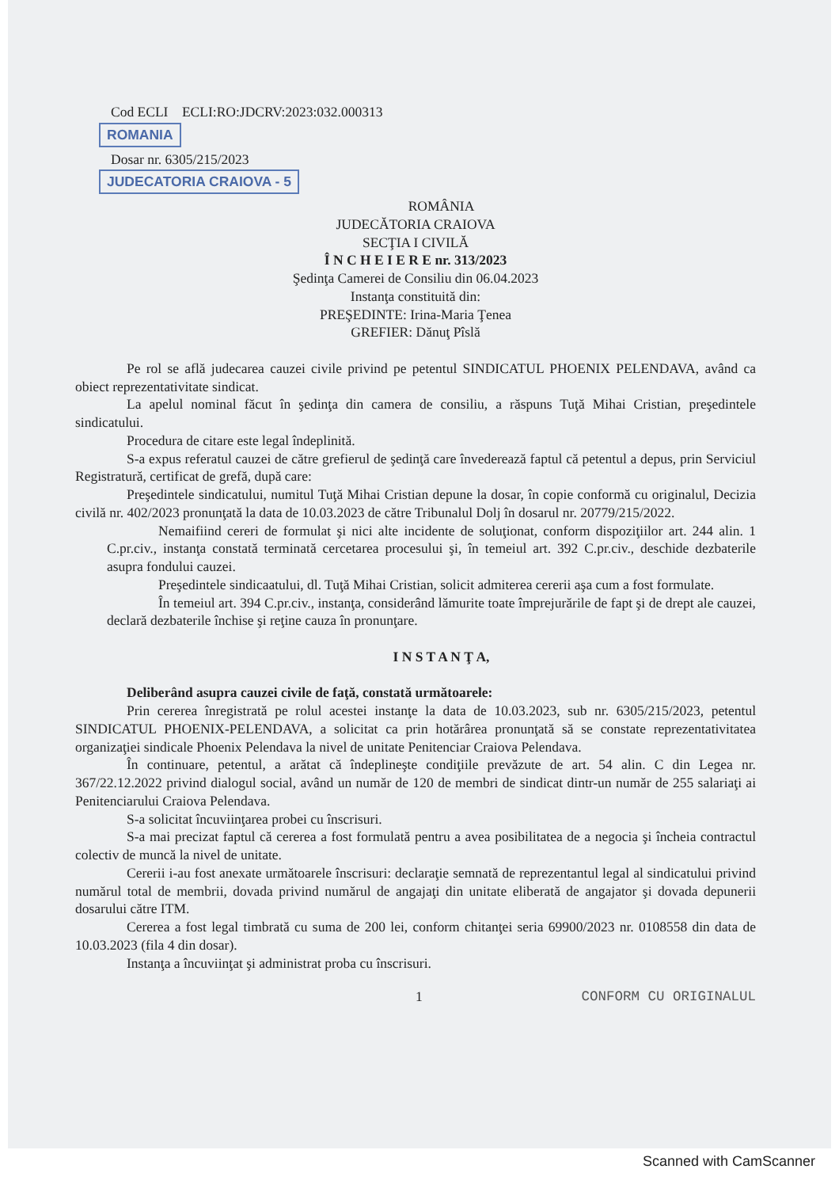Cod ECLI ECLI:RO:JDCRV:2023:032.000313
ROMANIA
Dosar nr. 6305/215/2023
JUDECATORIA CRAIOVA - 5
ROMÂNIA
JUDECĂTORIA CRAIOVA
SECŢIA I CIVILĂ
Î N C H E I E R E nr. 313/2023
Şedinţa Camerei de Consiliu din 06.04.2023
Instanţa constituită din:
PREŞEDINTE: Irina-Maria Ţenea
GREFIER: Dănuţ Pîslă
Pe rol se află judecarea cauzei civile privind pe petentul SINDICATUL PHOENIX PELENDAVA, având ca obiect reprezentativitate sindicat.
La apelul nominal făcut în şedinţa din camera de consiliu, a răspuns Tuţă Mihai Cristian, preşedintele sindicatului.
Procedura de citare este legal îndeplinită.
S-a expus referatul cauzei de către grefierul de şedinţă care învederează faptul că petentul a depus, prin Serviciul Registratură, certificat de grefă, după care:
Preşedintele sindicatului, numitul Tuţă Mihai Cristian depune la dosar, în copie conformă cu originalul, Decizia civilă nr. 402/2023 pronunţată la data de 10.03.2023 de către Tribunalul Dolj în dosarul nr. 20779/215/2022.
Nemaifiind cereri de formulat şi nici alte incidente de soluţionat, conform dispoziţiilor art. 244 alin. 1 C.pr.civ., instanţa constată terminată cercetarea procesului şi, în temeiul art. 392 C.pr.civ., deschide dezbaterile asupra fondului cauzei.
Preşedintele sindicaatului, dl. Tuţă Mihai Cristian, solicit admiterea cererii aşa cum a fost formulate.
În temeiul art. 394 C.pr.civ., instanţa, considerând lămurite toate împrejurările de fapt şi de drept ale cauzei, declară dezbaterile închise şi reţine cauza în pronunţare.
I N S T A N Ţ A,
Deliberând asupra cauzei civile de faţă, constată următoarele:
Prin cererea înregistrată pe rolul acestei instanţe la data de 10.03.2023, sub nr. 6305/215/2023, petentul SINDICATUL PHOENIX-PELENDAVA, a solicitat ca prin hotărârea pronunţată să se constate reprezentativitatea organizaţiei sindicale Phoenix Pelendava la nivel de unitate Penitenciar Craiova Pelendava.
În continuare, petentul, a arătat că îndeplineşte condiţiile prevăzute de art. 54 alin. C din Legea nr. 367/22.12.2022 privind dialogul social, având un număr de 120 de membri de sindicat dintr-un număr de 255 salariaţi ai Penitenciarului Craiova Pelendava.
S-a solicitat încuviinţarea probei cu înscrisuri.
S-a mai precizat faptul că cererea a fost formulată pentru a avea posibilitatea de a negocia şi încheia contractul colectiv de muncă la nivel de unitate.
Cererii i-au fost anexate următoarele înscrisuri: declaraţie semnată de reprezentantul legal al sindicatului privind numărul total de membrii, dovada privind numărul de angajaţi din unitate eliberată de angajator şi dovada depunerii dosarului către ITM.
Cererea a fost legal timbrată cu suma de 200 lei, conform chitanţei seria 69900/2023 nr. 0108558 din data de 10.03.2023 (fila 4 din dosar).
Instanţa a încuviinţat şi administrat proba cu înscrisuri.
1 CONFORM CU ORIGINALUL
Scanned with CamScanner